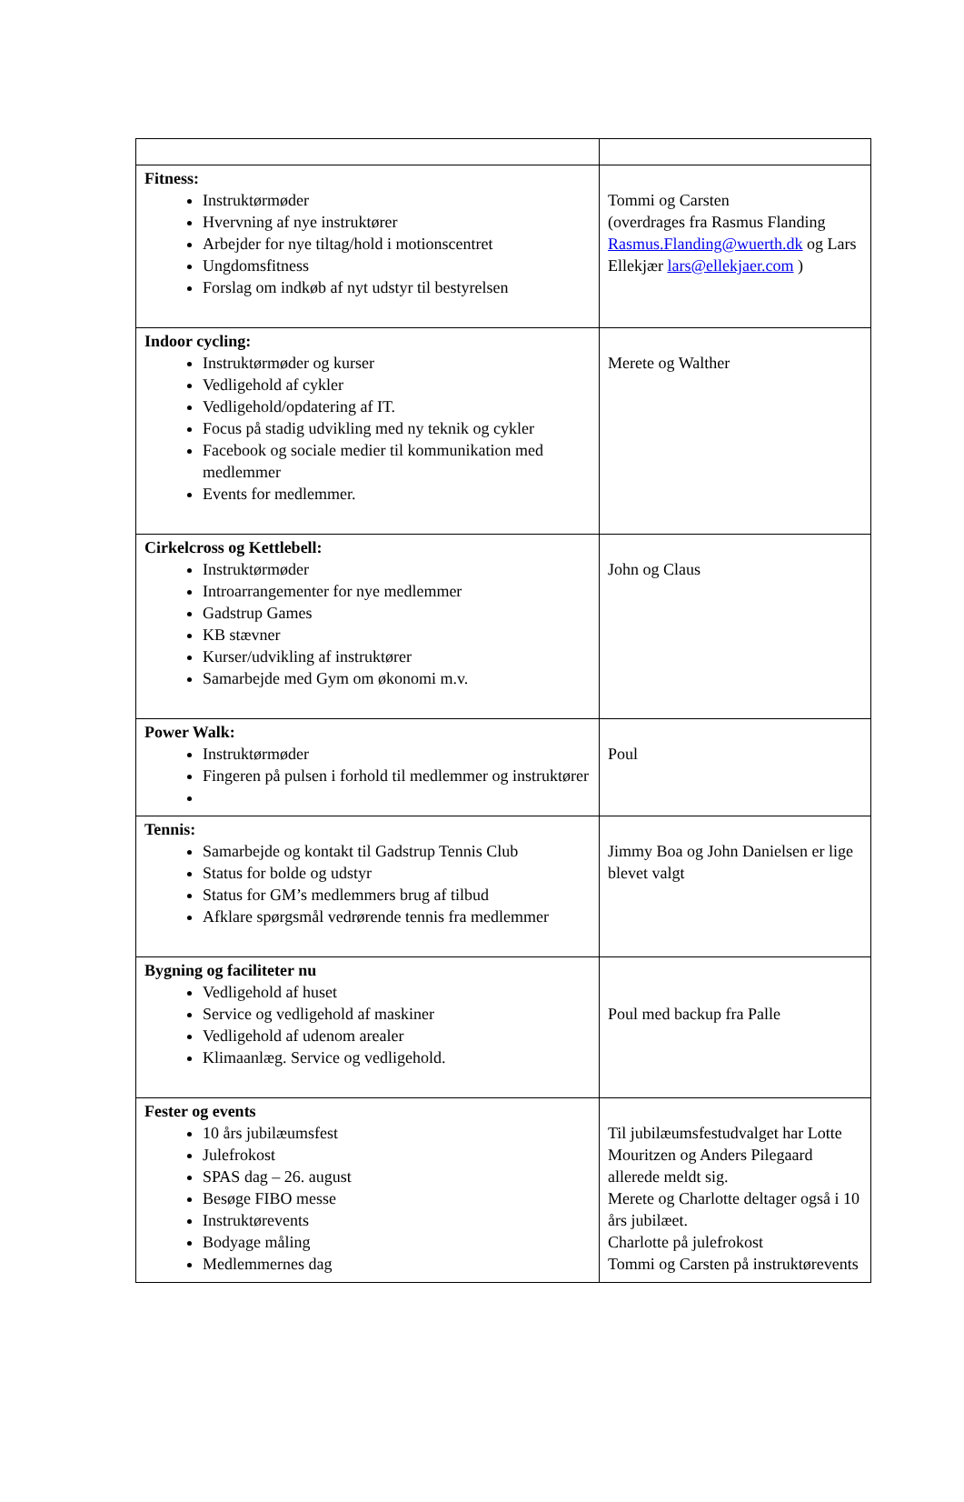| Fitness: Instruktørmøder Hvervning af nye instruktører Arbejder for nye tiltag/hold i motionscentret Ungdomsfitness Forslag om indkøb af nyt udstyr til bestyrelsen | Tommi og Carsten (overdrages fra Rasmus Flanding Rasmus.Flanding@wuerth.dk og Lars Ellekjær lars@ellekjaer.com ) |
| Indoor cycling: Instruktørmøder og kurser Vedligehold af cykler Vedligehold/opdatering af IT. Focus på stadig udvikling med ny teknik og cykler Facebook og sociale medier til kommunikation med medlemmer Events for medlemmer. | Merete og Walther |
| Cirkelcross og Kettlebell: Instruktørmøder Introarrangementer for nye medlemmer Gadstrup Games KB stævner Kurser/udvikling af instruktører Samarbejde med Gym om økonomi m.v. | John og Claus |
| Power Walk: Instruktørmøder Fingeren på pulsen i forhold til medlemmer og instruktører | Poul |
| Tennis: Samarbejde og kontakt til Gadstrup Tennis Club Status for bolde og udstyr Status for GM’s medlemmers brug af tilbud Afklare spørgsmål vedrørende tennis fra medlemmer | Jimmy Boa og John Danielsen er lige blevet valgt |
| Bygning og faciliteter nu Vedligehold af huset Service og vedligehold af maskiner Vedligehold af udenom arealer Klimaanlæg. Service og vedligehold. | Poul med backup fra Palle |
| Fester og events 10 års jubilæumsfest Julefrokost SPAS dag – 26. august Besøge FIBO messe Instruktørevents Bodyage måling Medlemmernes dag | Til jubilæumsfestudvalget har Lotte Mouritzen og Anders Pilegaard allerede meldt sig. Merete og Charlotte deltager også i 10 års jubilæet. Charlotte på julefrokost Tommi og Carsten på instruktørevents |